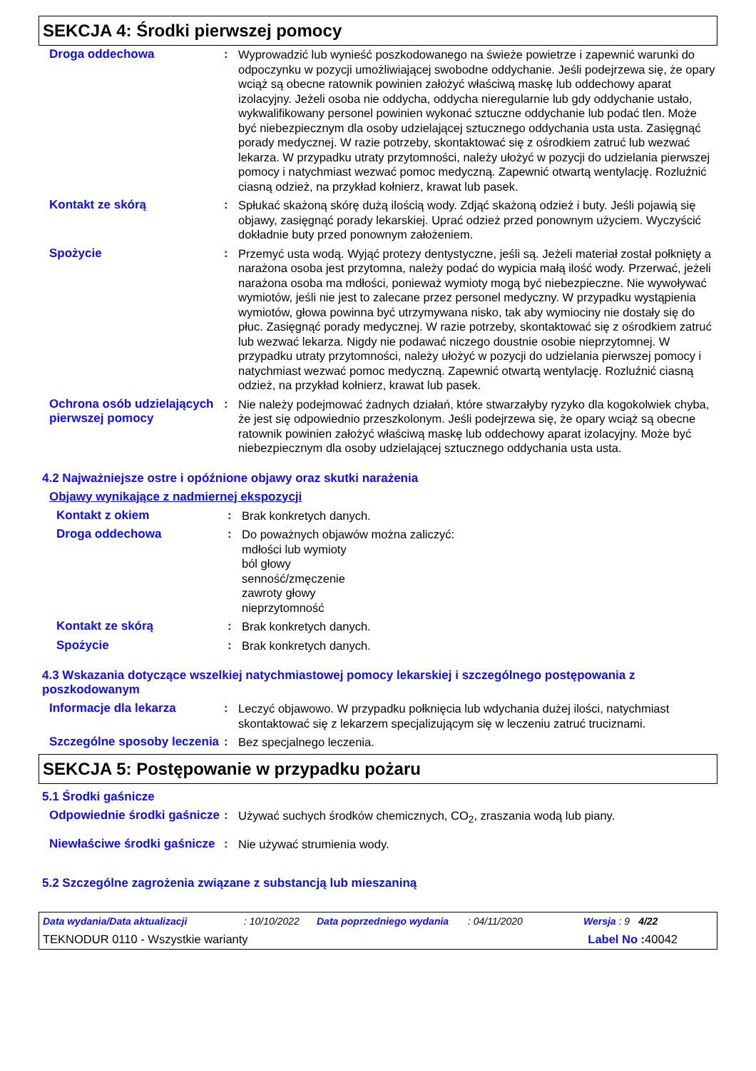SEKCJA 4: Środki pierwszej pomocy
Droga oddechowa :
Wyprowadzić lub wynieść poszkodowanego na świeże powietrze i zapewnić warunki do odpoczynku w pozycji umożliwiającej swobodne oddychanie. Jeśli podejrzewa się, że opary wciąż są obecne ratownik powinien założyć właściwą maskę lub oddechowy aparat izolacyjny. Jeżeli osoba nie oddycha, oddycha nieregularnie lub gdy oddychanie ustało, wykwalifikowany personel powinien wykonać sztuczne oddychanie lub podać tlen. Może być niebezpiecznym dla osoby udzielającej sztucznego oddychania usta usta. Zasięgnąć porady medycznej. W razie potrzeby, skontaktować się z ośrodkiem zatruć lub wezwać lekarza. W przypadku utraty przytomności, należy ułożyć w pozycji do udzielania pierwszej pomocy i natychmiast wezwać pomoc medyczną. Zapewnić otwartą wentylację. Rozluźnić ciasną odzież, na przykład kołnierz, krawat lub pasek.
Kontakt ze skórą :
Spłukać skażoną skórę dużą ilością wody. Zdjąć skażoną odzież i buty. Jeśli pojawią się objawy, zasięgnąć porady lekarskiej. Uprać odzież przed ponownym użyciem. Wyczyścić dokładnie buty przed ponownym założeniem.
Spożycie :
Przemyć usta wodą. Wyjąć protezy dentystyczne, jeśli są. Jeżeli materiał został połknięty a narażona osoba jest przytomna, należy podać do wypicia małą ilość wody. Przerwać, jeżeli narażona osoba ma mdłości, ponieważ wymioty mogą być niebezpieczne. Nie wywoływać wymiotów, jeśli nie jest to zalecane przez personel medyczny. W przypadku wystąpienia wymiotów, głowa powinna być utrzymywana nisko, tak aby wymiociny nie dostały się do płuc. Zasięgnąć porady medycznej. W razie potrzeby, skontaktować się z ośrodkiem zatruć lub wezwać lekarza. Nigdy nie podawać niczego doustnie osobie nieprzytomnej. W przypadku utraty przytomności, należy ułożyć w pozycji do udzielania pierwszej pomocy i natychmiast wezwać pomoc medyczną. Zapewnić otwartą wentylację. Rozluźnić ciasną odzież, na przykład kołnierz, krawat lub pasek.
Ochrona osób udzielających pierwszej pomocy
:
Nie należy podejmować żadnych działań, które stwarzałyby ryzyko dla kogokolwiek chyba, że jest się odpowiednio przeszkolonym. Jeśli podejrzewa się, że opary wciąż są obecne ratownik powinien założyć właściwą maskę lub oddechowy aparat izolacyjny. Może być niebezpiecznym dla osoby udzielającej sztucznego oddychania usta usta.
4.2 Najważniejsze ostre i opóźnione objawy oraz skutki narażenia
Objawy wynikające z nadmiernej ekspozycji
Kontakt z okiem :
Brak konkretych danych.
Droga oddechowa :
Do poważnych objawów można zaliczyć:
mdłości lub wymioty
ból głowy
senność/zmęczenie
zawroty głowy
nieprzytomność
Kontakt ze skórą :
Brak konkretych danych.
Spożycie :
Brak konkretych danych.
4.3 Wskazania dotyczące wszelkiej natychmiastowej pomocy lekarskiej i szczególnego postępowania z poszkodowanym
Informacje dla lekarza :
Leczyć objawowo. W przypadku połknięcia lub wdychania dużej ilości, natychmiast skontaktować się z lekarzem specjalizującym się w leczeniu zatruć truciznami.
Szczególne sposoby leczenia
:
Bez specjalnego leczenia.
SEKCJA 5: Postępowanie w przypadku pożaru
5.1 Środki gaśnicze
Odpowiednie środki gaśnicze
:
Używać suchych środków chemicznych, CO<sub>2</sub>, zraszania wodą lub piany.
Niewłaściwe środki gaśnicze
:
Nie używać strumienia wody.
5.2 Szczególne zagrożenia związane z substancją lub mieszaniną
Data wydania/Data aktualizacji: 10/10/2022 Data poprzedniego wydania: 04/11/2020 Wersja : 9 4/22
TEKNODUR 0110 - Wszystkie warianty Label No : 40042